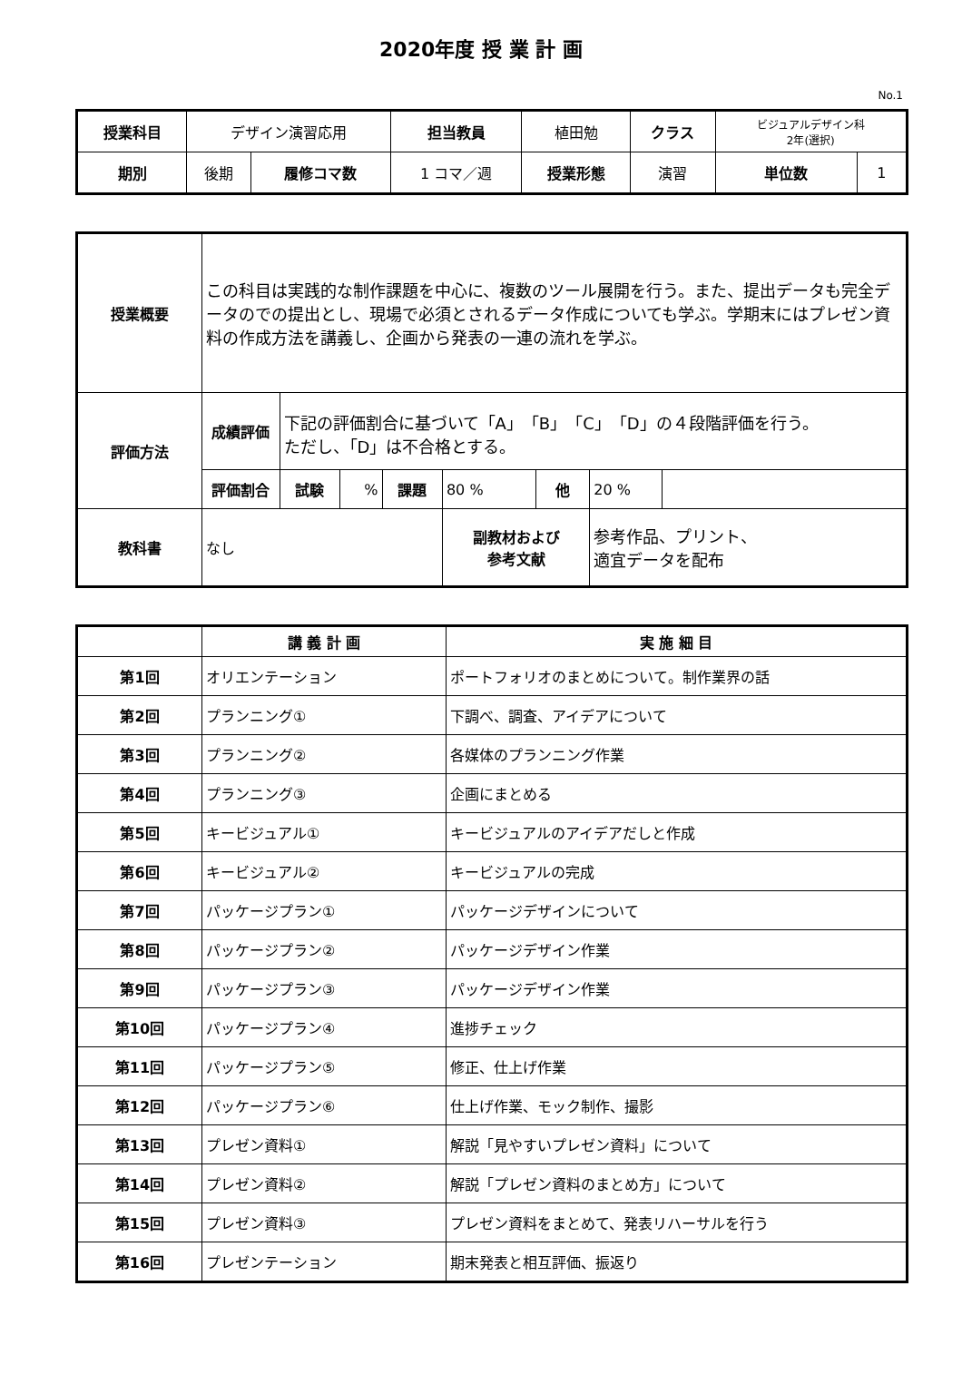2020年度 授 業 計 画
No.1
| 授業科目 | デザイン演習応用 | | 担当教員 | 植田勉 | クラス | ビジュアルデザイン科 2年(選択) | |
| 期別 | 後期 | 履修コマ数 | 1 コマ／週 | 授業形態 | 演習 | 単位数 | 1 |
| 授業概要 | この科目は実践的な制作課題を中心に、複数のツール展開を行う。また、提出データも完全データのでの提出とし、現場で必須とされるデータ作成についても学ぶ。学期末にはプレゼン資料の作成方法を講義し、企画から発表の一連の流れを学ぶ。 | | | | | | | |
| 評価方法 | 成績評価 | 下記の評価割合に基づいて「A」「B」「C」「D」の４段階評価を行う。 ただし、「D」は不合格とする。 | | | | | | |
| | 評価割合 | 試験 | % | 課題 | 80 % | 他 | 20 % | |
| 教科書 | なし | | | | 副教材および 参考文献 | | 参考作品、プリント、 適宜データを配布 | |
| | 講 義 計 画 | 実 施 細 目 |
| --- | --- | --- |
| 第1回 | オリエンテーション | ポートフォリオのまとめについて。制作業界の話 |
| 第2回 | プランニング① | 下調べ、調査、アイデアについて |
| 第3回 | プランニング② | 各媒体のプランニング作業 |
| 第4回 | プランニング③ | 企画にまとめる |
| 第5回 | キービジュアル① | キービジュアルのアイデアだしと作成 |
| 第6回 | キービジュアル② | キービジュアルの完成 |
| 第7回 | パッケージプラン① | パッケージデザインについて |
| 第8回 | パッケージプラン② | パッケージデザイン作業 |
| 第9回 | パッケージプラン③ | パッケージデザイン作業 |
| 第10回 | パッケージプラン④ | 進捗チェック |
| 第11回 | パッケージプラン⑤ | 修正、仕上げ作業 |
| 第12回 | パッケージプラン⑥ | 仕上げ作業、モック制作、撮影 |
| 第13回 | プレゼン資料① | 解説「見やすいプレゼン資料」について |
| 第14回 | プレゼン資料② | 解説「プレゼン資料のまとめ方」について |
| 第15回 | プレゼン資料③ | プレゼン資料をまとめて、発表リハーサルを行う |
| 第16回 | プレゼンテーション | 期末発表と相互評価、振返り |